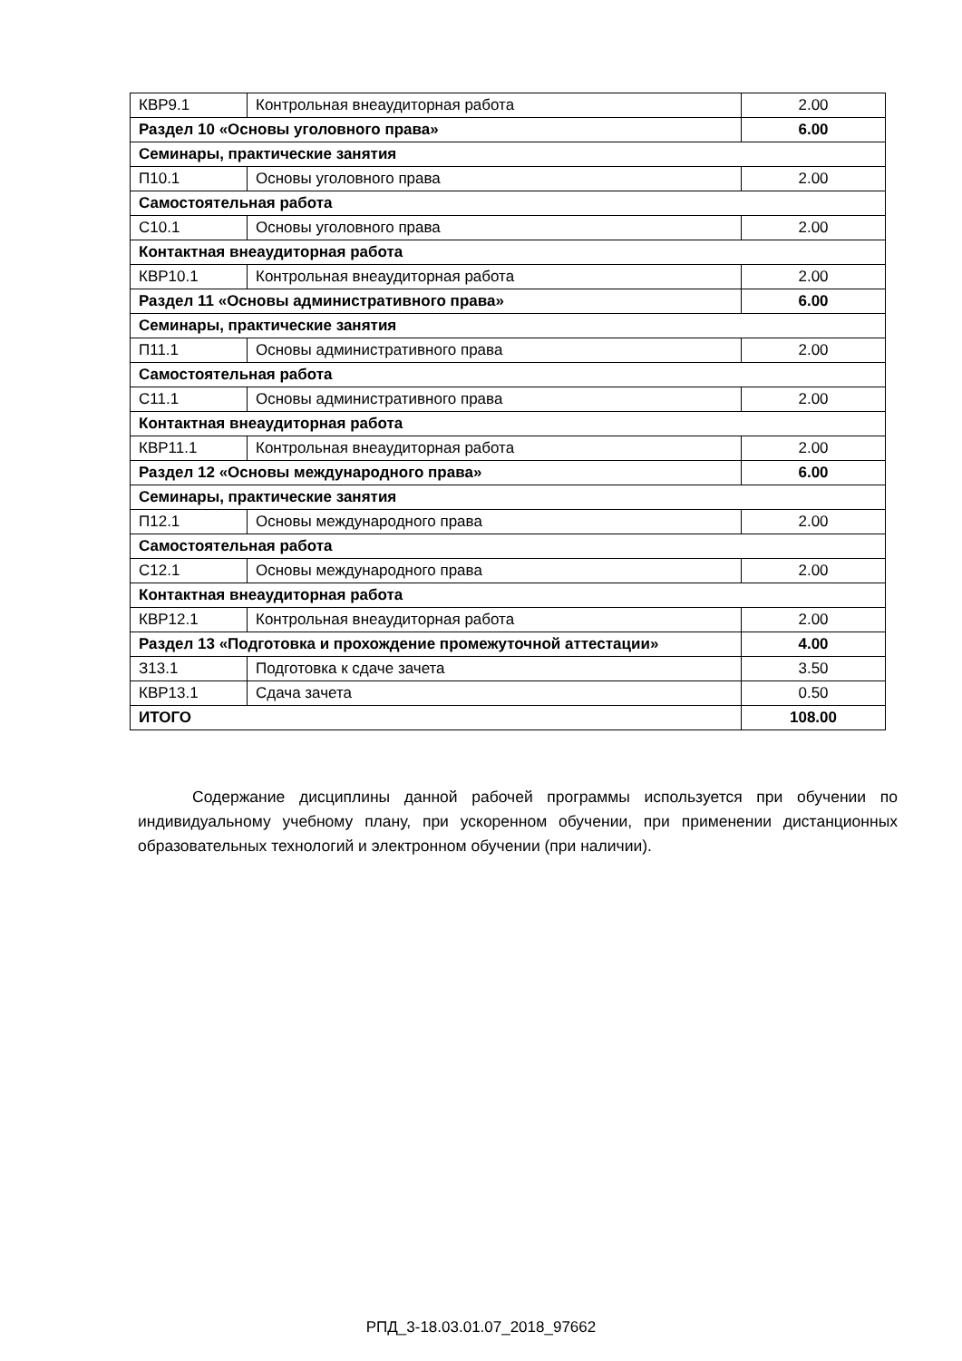| КВР9.1 | Контрольная внеаудиторная работа | 2.00 |
| Раздел 10 «Основы уголовного права» | | 6.00 |
| Семинары, практические занятия | | |
| П10.1 | Основы уголовного права | 2.00 |
| Самостоятельная работа | | |
| С10.1 | Основы уголовного права | 2.00 |
| Контактная внеаудиторная работа | | |
| КВР10.1 | Контрольная внеаудиторная работа | 2.00 |
| Раздел 11 «Основы административного права» | | 6.00 |
| Семинары, практические занятия | | |
| П11.1 | Основы административного права | 2.00 |
| Самостоятельная работа | | |
| С11.1 | Основы административного права | 2.00 |
| Контактная внеаудиторная работа | | |
| КВР11.1 | Контрольная внеаудиторная работа | 2.00 |
| Раздел 12 «Основы международного права» | | 6.00 |
| Семинары, практические занятия | | |
| П12.1 | Основы международного права | 2.00 |
| Самостоятельная работа | | |
| С12.1 | Основы международного права | 2.00 |
| Контактная внеаудиторная работа | | |
| КВР12.1 | Контрольная внеаудиторная работа | 2.00 |
| Раздел 13 «Подготовка и прохождение промежуточной аттестации» | | 4.00 |
| З13.1 | Подготовка к сдаче зачета | 3.50 |
| КВР13.1 | Сдача зачета | 0.50 |
| ИТОГО | | 108.00 |
Содержание дисциплины данной рабочей программы используется при обучении по индивидуальному учебному плану, при ускоренном обучении, при применении дистанционных образовательных технологий и электронном обучении (при наличии).
РПД_3-18.03.01.07_2018_97662